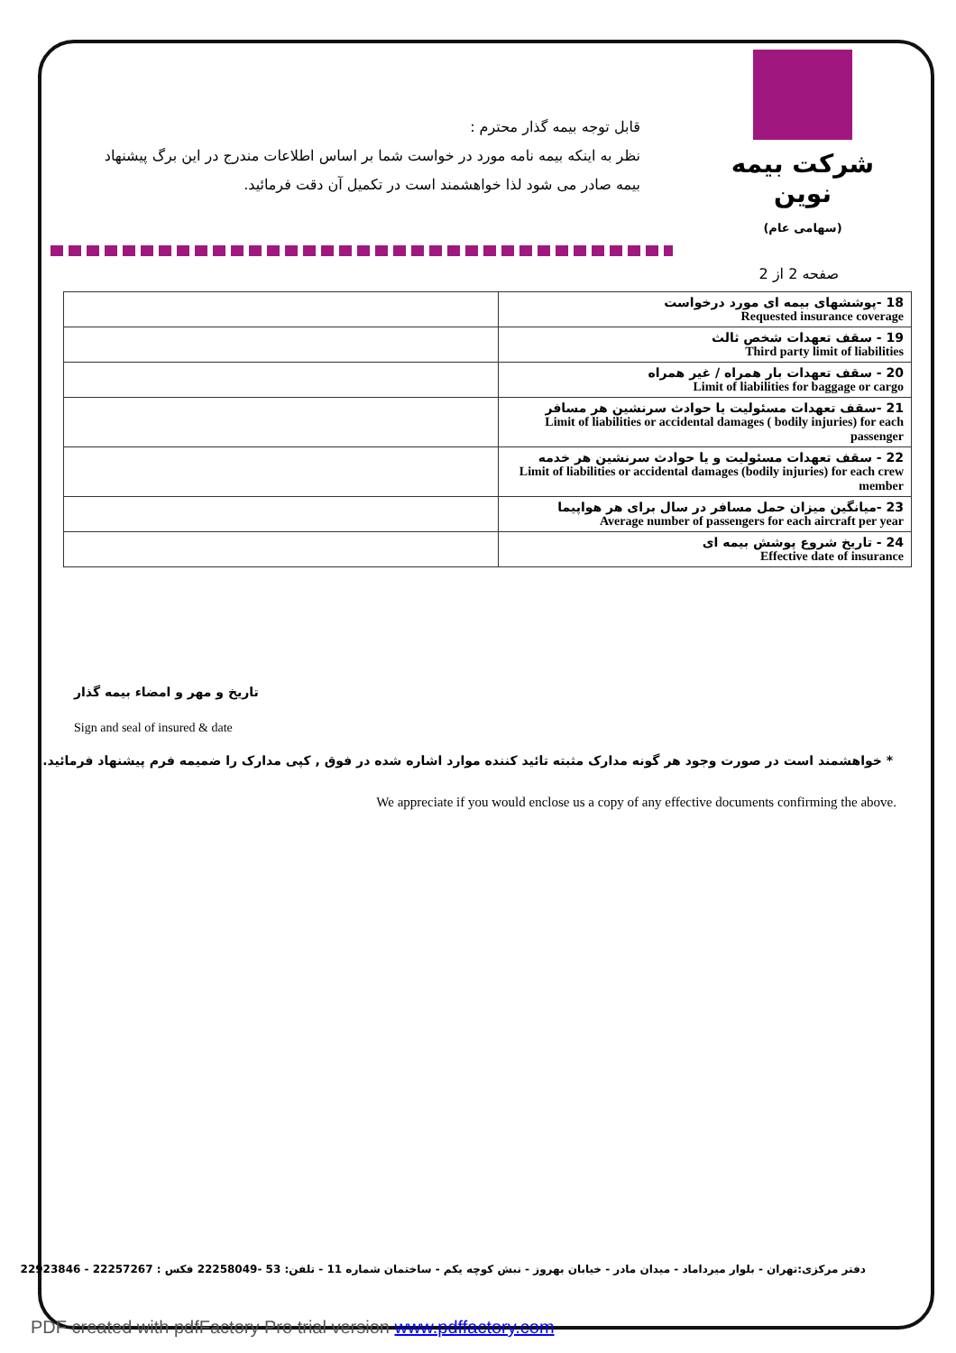قابل توجه بیمه گذار محترم :
نظر به اینکه بیمه نامه مورد در خواست شما بر اساس اطلاعات مندرج در این برگ پیشنهاد بیمه صادر می شود لذا خواهشمند است در تکمیل آن دقت فرمائید.
شرکت بیمه نوین
(سهامی عام)
صفحه 2 از 2
| | 18 -پوششهای بیمه ای مورد درخواست Requested insurance coverage |
| | 19 - سقف تعهدات شخص ثالث Third party limit of liabilities |
| | 20 - سقف تعهدات بار همراه / غیر همراه Limit of liabilities for baggage or cargo |
| | 21 -سقف تعهدات مسئولیت یا حوادث سرنشین هر مسافر Limit of liabilities or accidental damages ( bodily injuries) for each passenger |
| | 22 - سقف تعهدات مسئولیت و یا حوادث سرنشین هر خدمه Limit of liabilities or accidental damages (bodily injuries) for each crew member |
| | 23 -میانگین میزان حمل مسافر در سال برای هر هواپیما Average number of passengers for each aircraft per year |
| | 24 - تاریخ شروع پوشش بیمه ای Effective date of insurance |
تاریخ و مهر و امضاء بیمه گذار
Sign and seal of insured & date
* خواهشمند است در صورت وجود هر گونه مدارک مثبته تائید کننده موارد اشاره شده در فوق , کپی مدارک را ضمیمه فرم پیشنهاد فرمائید.
We appreciate if you would enclose us a copy of any effective documents confirming the above.
دفتر مرکزی:تهران - بلوار میرداماد - میدان مادر - خیابان بهروز - نبش کوچه یکم - ساختمان شماره 11 - تلفن: 53 -22258049 فکس : 22257267 - 22923846
PDF created with pdfFactory Pro trial version www.pdffactory.com